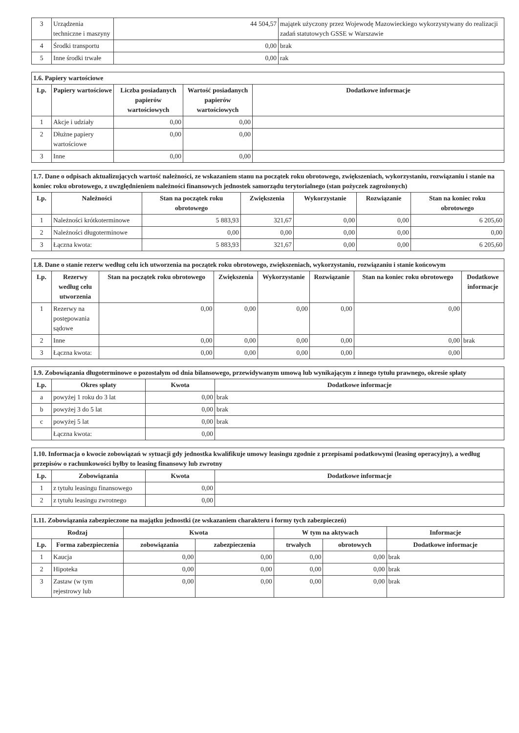| 3 | Urządzenia techniczne i maszyny | 44 504,57 | majątek użyczony przez Wojewodę Mazowieckiego wykorzystywany do realizacji zadań statutowych GSSE w Warszawie |
| 4 | Środki transportu | 0,00 | brak |
| 5 | Inne środki trwałe | 0,00 | rak |
| 1.6. Papiery wartościowe | | | | |
| Lp. | Papiery wartościowe | Liczba posiadanych papierów wartościowych | Wartość posiadanych papierów wartościowych | Dodatkowe informacje |
| 1 | Akcje i udziały | 0,00 | 0,00 | |
| 2 | Dłużne papiery wartościowe | 0,00 | 0,00 | |
| 3 | Inne | 0,00 | 0,00 | |
| 1.7. Dane o odpisach aktualizujących wartość należności, ze wskazaniem stanu na początek roku obrotowego, zwiększeniach, wykorzystaniu, rozwiązaniu i stanie na koniec roku obrotowego, z uwzględnieniem należności finansowych jednostek samorządu terytorialnego (stan pożyczek zagrożonych) | | | | | | |
| Lp. | Należności | Stan na początek roku obrotowego | Zwiększenia | Wykorzystanie | Rozwiązanie | Stan na koniec roku obrotowego |
| 1 | Należności krótkoterminowe | 5 883,93 | 321,67 | 0,00 | 0,00 | 6 205,60 |
| 2 | Należności długoterminowe | 0,00 | 0,00 | 0,00 | 0,00 | 0,00 |
| 3 | Łączna kwota: | 5 883,93 | 321,67 | 0,00 | 0,00 | 6 205,60 |
| 1.8. Dane o stanie rezerw według celu ich utworzenia na początek roku obrotowego, zwiększeniach, wykorzystaniu, rozwiązaniu i stanie końcowym | | | | | | | |
| Lp. | Rezerwy według celu utworzenia | Stan na początek roku obrotowego | Zwiększenia | Wykorzystanie | Rozwiązanie | Stan na koniec roku obrotowego | Dodatkowe informacje |
| 1 | Rezerwy na postępowania sądowe | 0,00 | 0,00 | 0,00 | 0,00 | 0,00 | |
| 2 | Inne | 0,00 | 0,00 | 0,00 | 0,00 | 0,00 | brak |
| 3 | Łączna kwota: | 0,00 | 0,00 | 0,00 | 0,00 | 0,00 | |
| 1.9. Zobowiązania długoterminowe o pozostałym od dnia bilansowego, przewidywanym umową lub wynikającym z innego tytułu prawnego, okresie spłaty | | | |
| Lp. | Okres spłaty | Kwota | Dodatkowe informacje |
| a | powyżej 1 roku do 3 lat | 0,00 | brak |
| b | powyżej 3 do 5 lat | 0,00 | brak |
| c | powyżej 5 lat | 0,00 | brak |
| | Łączna kwota: | 0,00 | |
| 1.10. Informacja o kwocie zobowiązań w sytuacji gdy jednostka kwalifikuje umowy leasingu zgodnie z przepisami podatkowymi (leasing operacyjny), a według przepisów o rachunkowości byłby to leasing finansowy lub zwrotny | | | |
| Lp. | Zobowiązania | Kwota | Dodatkowe informacje |
| 1 | z tytułu leasingu finansowego | 0,00 | |
| 2 | z tytułu leasingu zwrotnego | 0,00 | |
| 1.11. Zobowiązania zabezpieczone na majątku jednostki (ze wskazaniem charakteru i formy tych zabezpieczeń) | | | | | | |
| Rodzaj | | Kwota | | W tym na aktywach | | Informacje |
| Lp. | Forma zabezpieczenia | zobowiązania | zabezpieczenia | trwałych | obrotowych | Dodatkowe informacje |
| 1 | Kaucja | 0,00 | 0,00 | 0,00 | 0,00 | brak |
| 2 | Hipoteka | 0,00 | 0,00 | 0,00 | 0,00 | brak |
| 3 | Zastaw (w tym rejestrowy lub | 0,00 | 0,00 | 0,00 | 0,00 | brak |